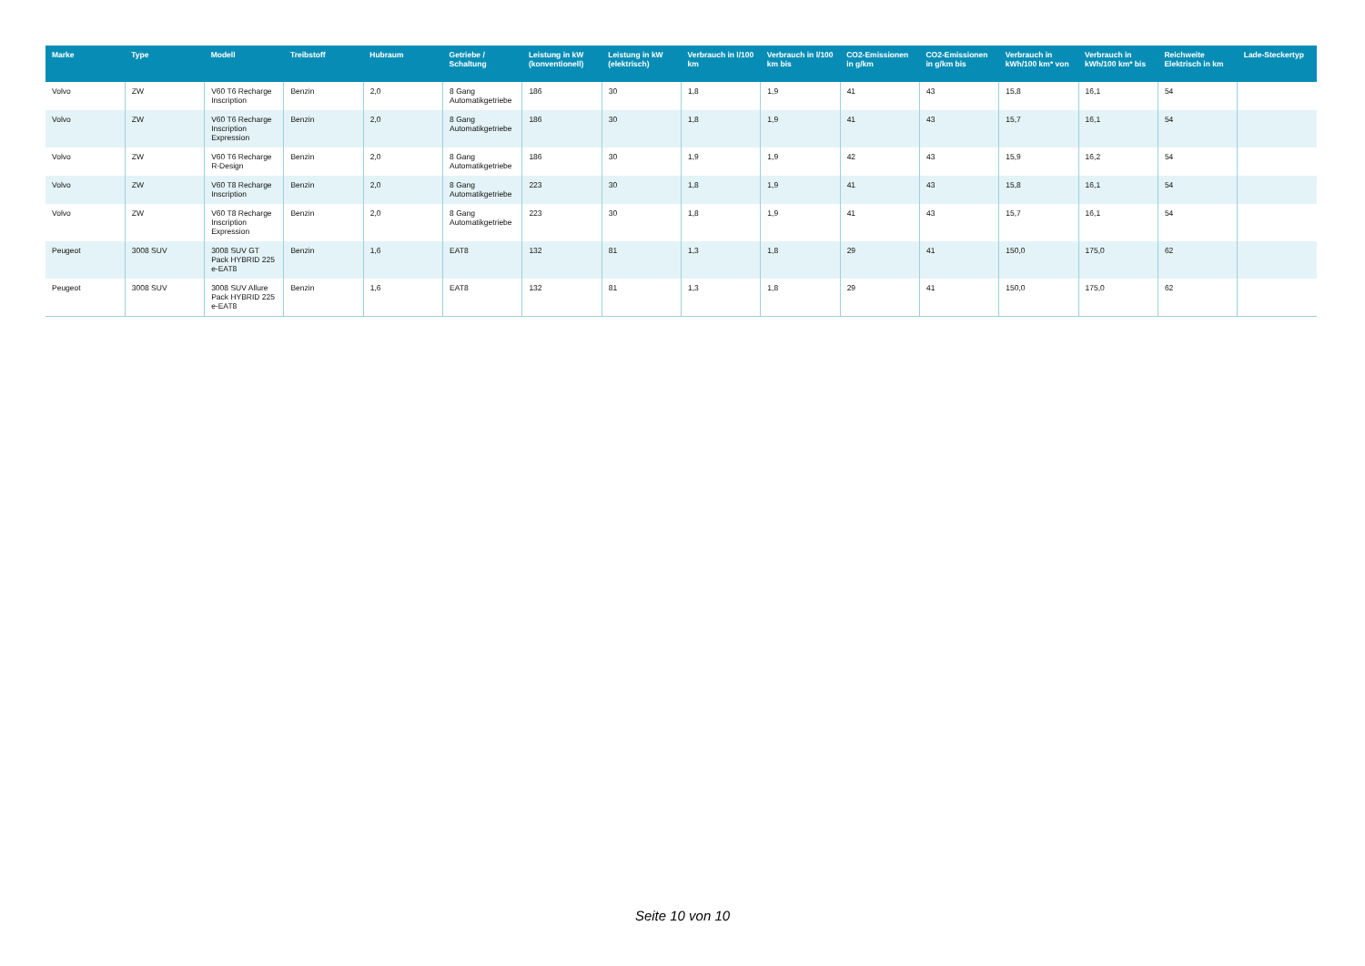| Marke | Type | Modell | Treibstoff | Hubraum | Getriebe / Schaltung | Leistung in kW (konventionell) | Leistung in kW (elektrisch) | Verbrauch in l/100 km | Verbrauch in l/100 km bis | CO2-Emissionen in g/km | CO2-Emissionen in g/km bis | Verbrauch in kWh/100 km* von | Verbrauch in kWh/100 km* bis | Reichweite Elektrisch in km | Lade-Steckertyp |
| --- | --- | --- | --- | --- | --- | --- | --- | --- | --- | --- | --- | --- | --- | --- | --- |
| Volvo | ZW | V60 T6 Recharge Inscription | Benzin | 2,0 | 8 Gang Automatikgetriebe | 186 | 30 | 1,8 | 1,9 | 41 | 43 | 15,8 | 16,1 | 54 | |
| Volvo | ZW | V60 T6 Recharge Inscription Expression | Benzin | 2,0 | 8 Gang Automatikgetriebe | 186 | 30 | 1,8 | 1,9 | 41 | 43 | 15,7 | 16,1 | 54 | |
| Volvo | ZW | V60 T6 Recharge R-Design | Benzin | 2,0 | 8 Gang Automatikgetriebe | 186 | 30 | 1,9 | 1,9 | 42 | 43 | 15,9 | 16,2 | 54 | |
| Volvo | ZW | V60 T8 Recharge Inscription | Benzin | 2,0 | 8 Gang Automatikgetriebe | 223 | 30 | 1,8 | 1,9 | 41 | 43 | 15,8 | 16,1 | 54 | |
| Volvo | ZW | V60 T8 Recharge Inscription Expression | Benzin | 2,0 | 8 Gang Automatikgetriebe | 223 | 30 | 1,8 | 1,9 | 41 | 43 | 15,7 | 16,1 | 54 | |
| Peugeot | 3008 SUV | 3008 SUV GT Pack HYBRID 225 e-EAT8 | Benzin | 1,6 | EAT8 | 132 | 81 | 1,3 | 1,8 | 29 | 41 | 150,0 | 175,0 | 62 | |
| Peugeot | 3008 SUV | 3008 SUV Allure Pack HYBRID 225 e-EAT8 | Benzin | 1,6 | EAT8 | 132 | 81 | 1,3 | 1,8 | 29 | 41 | 150,0 | 175,0 | 62 | |
Seite 10 von 10